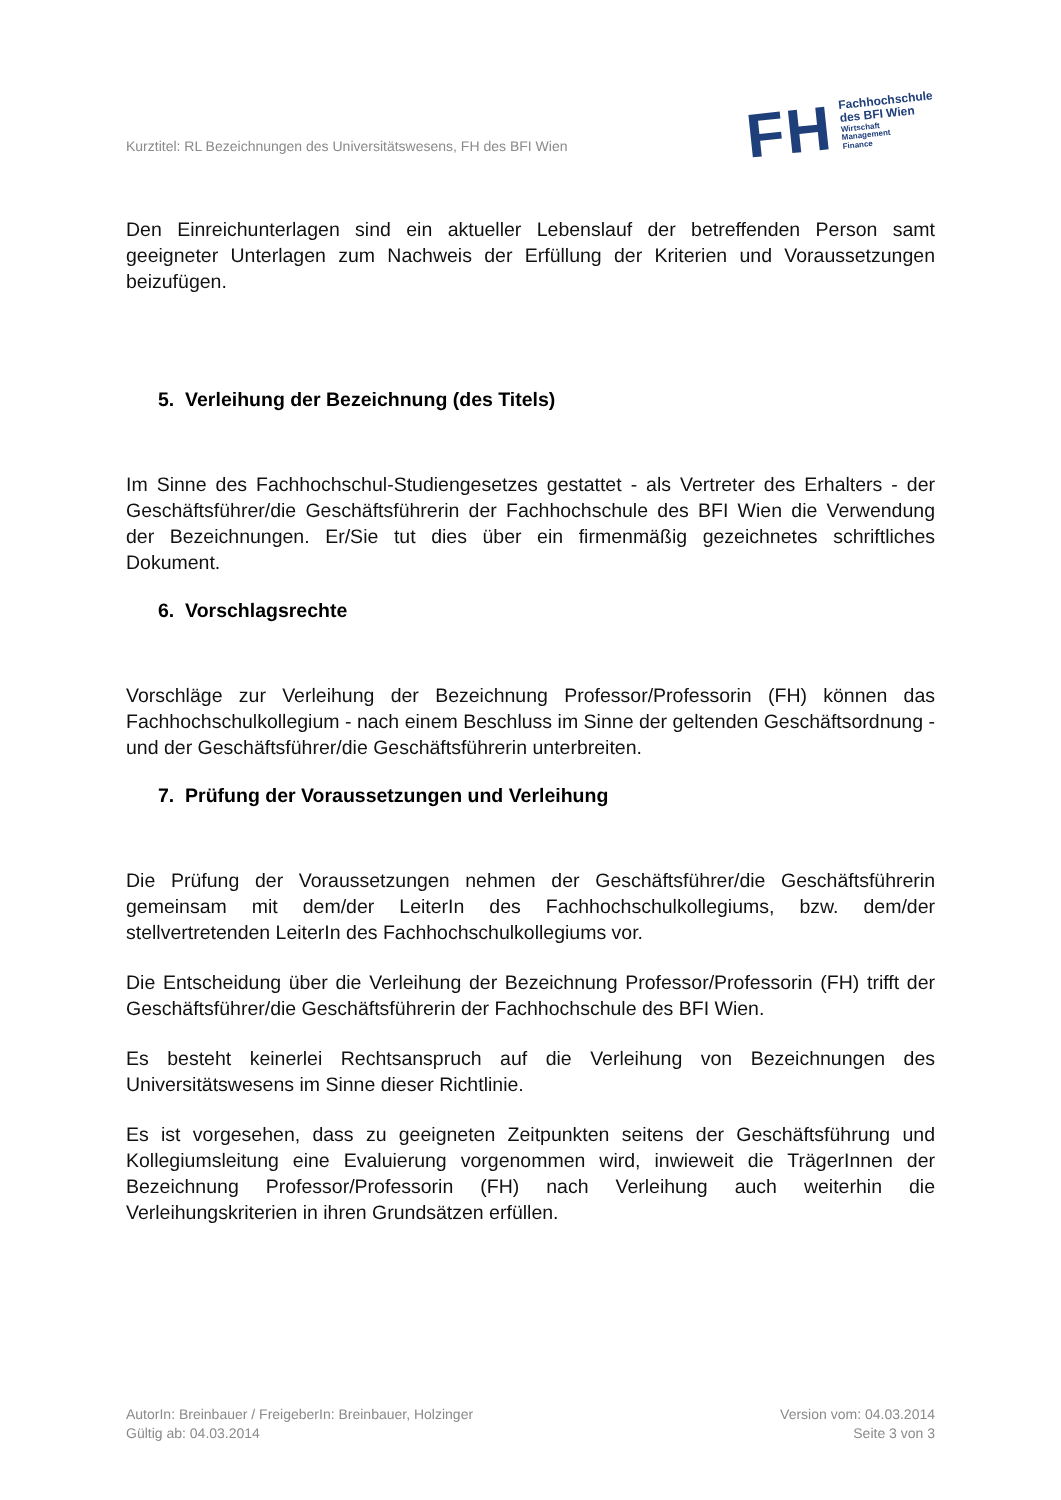Kurztitel: RL Bezeichnungen des Universitätswesens, FH des BFI Wien
FH
Fachhochschule
des BFI Wien
Wirtschaft
Management
Finance
Den Einreichunterlagen sind ein aktueller Lebenslauf der betreffenden Person samt geeigneter Unterlagen zum Nachweis der Erfüllung der Kriterien und Voraussetzungen beizufügen.
5. Verleihung der Bezeichnung (des Titels)
Im Sinne des Fachhochschul-Studiengesetzes gestattet - als Vertreter des Erhalters - der Geschäftsführer/die Geschäftsführerin der Fachhochschule des BFI Wien die Verwendung der Bezeichnungen. Er/Sie tut dies über ein firmenmäßig gezeichnetes schriftliches Dokument.
6. Vorschlagsrechte
Vorschläge zur Verleihung der Bezeichnung Professor/Professorin (FH) können das Fachhochschulkollegium - nach einem Beschluss im Sinne der geltenden Geschäftsordnung - und der Geschäftsführer/die Geschäftsführerin unterbreiten.
7. Prüfung der Voraussetzungen und Verleihung
Die Prüfung der Voraussetzungen nehmen der Geschäftsführer/die Geschäftsführerin gemeinsam mit dem/der LeiterIn des Fachhochschulkollegiums, bzw. dem/der stellvertretenden LeiterIn des Fachhochschulkollegiums vor.
Die Entscheidung über die Verleihung der Bezeichnung Professor/Professorin (FH) trifft der Geschäftsführer/die Geschäftsführerin der Fachhochschule des BFI Wien.
Es besteht keinerlei Rechtsanspruch auf die Verleihung von Bezeichnungen des Universitätswesens im Sinne dieser Richtlinie.
Es ist vorgesehen, dass zu geeigneten Zeitpunkten seitens der Geschäftsführung und Kollegiumsleitung eine Evaluierung vorgenommen wird, inwieweit die TrägerInnen der Bezeichnung Professor/Professorin (FH) nach Verleihung auch weiterhin die Verleihungskriterien in ihren Grundsätzen erfüllen.
AutorIn: Breinbauer / FreigeberIn: Breinbauer, Holzinger
Gültig ab: 04.03.2014
Version vom: 04.03.2014
Seite 3 von 3